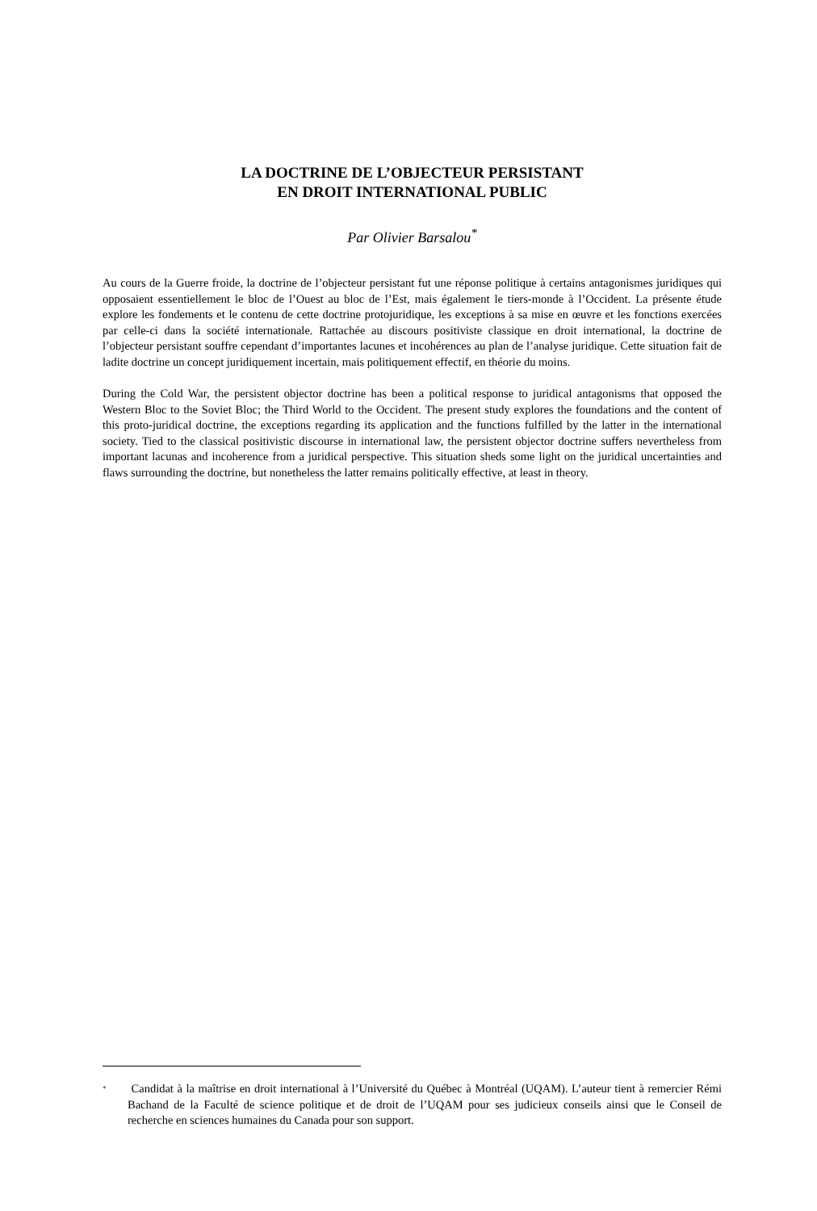LA DOCTRINE DE L’OBJECTEUR PERSISTANT
EN DROIT INTERNATIONAL PUBLIC
Par Olivier Barsalou<sup>*</sup>
Au cours de la Guerre froide, la doctrine de l’objecteur persistant fut une réponse politique à certains antagonismes juridiques qui opposaient essentiellement le bloc de l’Ouest au bloc de l’Est, mais également le tiers-monde à l’Occident. La présente étude explore les fondements et le contenu de cette doctrine protojuridique, les exceptions à sa mise en œuvre et les fonctions exercées par celle-ci dans la société internationale. Rattachée au discours positiviste classique en droit international, la doctrine de l’objecteur persistant souffre cependant d’importantes lacunes et incohérences au plan de l’analyse juridique. Cette situation fait de ladite doctrine un concept juridiquement incertain, mais politiquement effectif, en théorie du moins.
During the Cold War, the persistent objector doctrine has been a political response to juridical antagonisms that opposed the Western Bloc to the Soviet Bloc; the Third World to the Occident. The present study explores the foundations and the content of this proto-juridical doctrine, the exceptions regarding its application and the functions fulfilled by the latter in the international society. Tied to the classical positivistic discourse in international law, the persistent objector doctrine suffers nevertheless from important lacunas and incoherence from a juridical perspective. This situation sheds some light on the juridical uncertainties and flaws surrounding the doctrine, but nonetheless the latter remains politically effective, at least in theory.
<sup>*</sup> Candidat à la maîtrise en droit international à l’Université du Québec à Montréal (UQAM). L’auteur tient à remercier Rémi Bachand de la Faculté de science politique et de droit de l’UQAM pour ses judicieux conseils ainsi que le Conseil de recherche en sciences humaines du Canada pour son support.